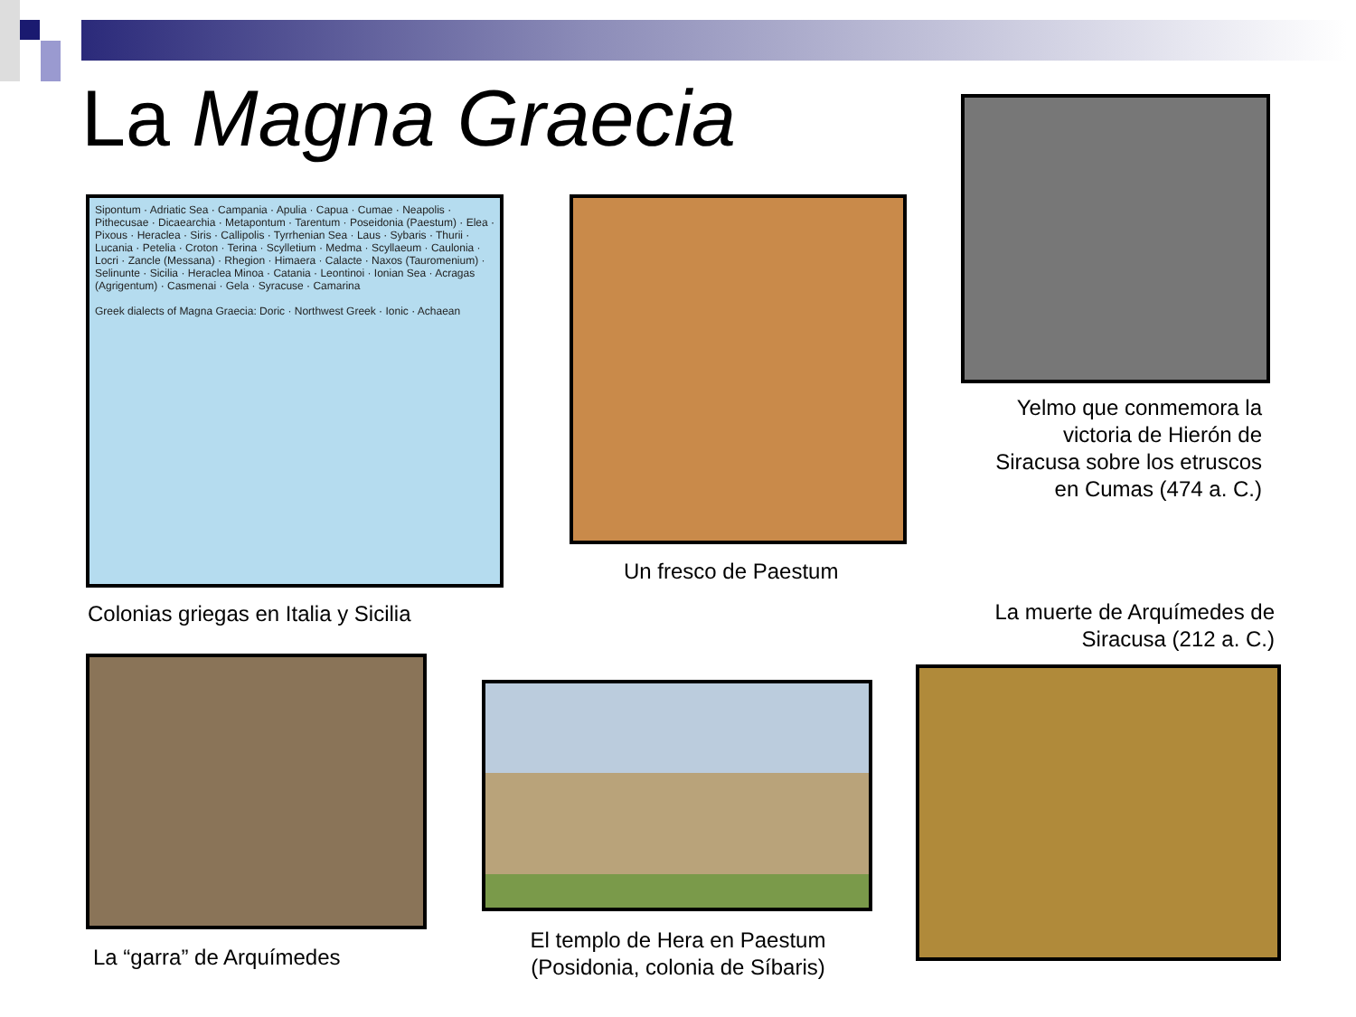La Magna Graecia
Sipontum · Adriatic Sea · Campania · Apulia · Capua · Cumae · Neapolis · Pithecusae · Dicaearchia · Metapontum · Tarentum · Poseidonia (Paestum) · Elea · Pixous · Heraclea · Siris · Callipolis · Tyrrhenian Sea · Laus · Sybaris · Thurii · Lucania · Petelia · Croton · Terina · Scylletium · Medma · Scyllaeum · Caulonia · Locri · Zancle (Messana) · Rhegion · Himaera · Calacte · Naxos (Tauromenium) · Selinunte · Sicilia · Heraclea Minoa · Catania · Leontinoi · Ionian Sea · Acragas (Agrigentum) · Casmenai · Gela · Syracuse · Camarina
Greek dialects of Magna Graecia: Doric · Northwest Greek · Ionic · Achaean
Colonias griegas en Italia y Sicilia
Un fresco de Paestum
Yelmo que conmemora la victoria de Hierón de Siracusa sobre los etruscos en Cumas (474 a. C.)
La muerte de Arquímedes de Siracusa (212 a. C.)
La “garra” de Arquímedes
El templo de Hera en Paestum (Posidonia, colonia de Síbaris)